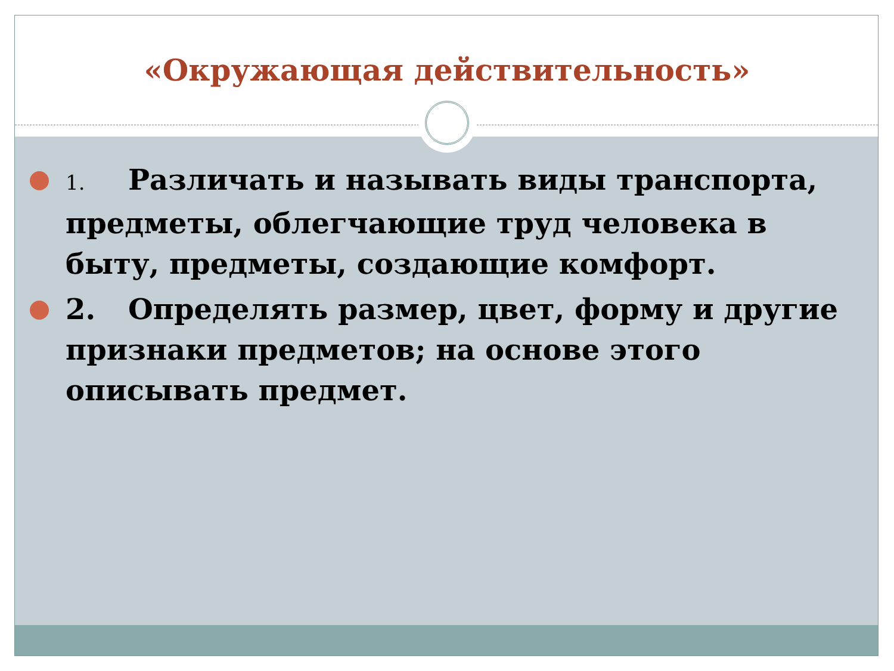«Окружающая действительность»
1. Различать и называть виды транспорта, предметы, облегчающие труд человека в быту, предметы, создающие комфорт.
2. Определять размер, цвет, форму и другие признаки предметов; на основе этого описывать предмет.